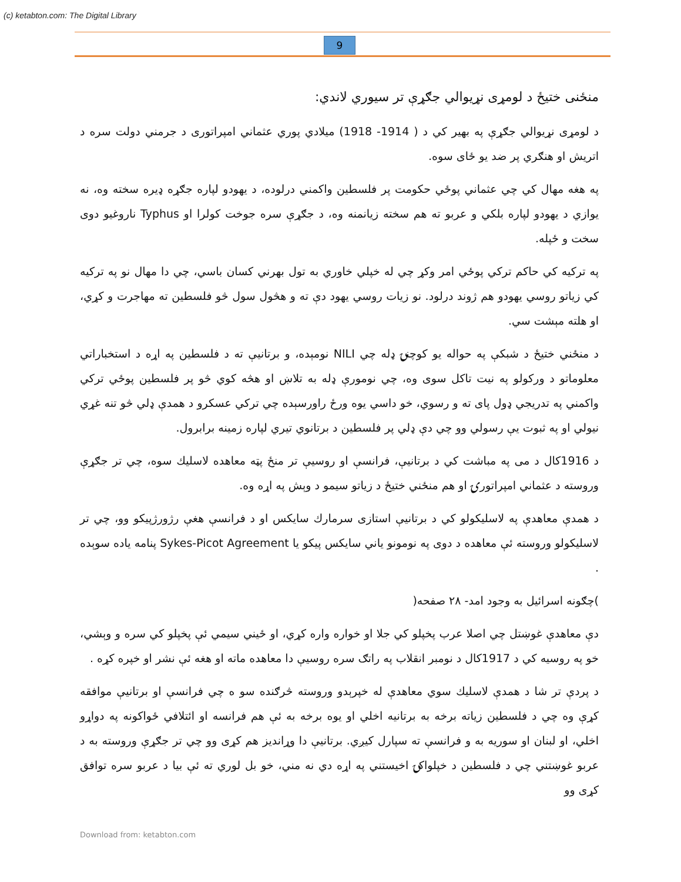(c) ketabton.com: The Digital Library
9
منځنی ختیځ د لومړی نړیوالي جګړې تر سیوري لاندي:
د لومړی نړیوالي جګړې په بهیر کي د ( 1914- 1918) میلادي پوري عثماني امپراتوری د جرمني دولت سره د اتریش او هنګري پر ضد یو ځای سوه.
په هغه مهال کي چي عثماني پوځي حکومت پر فلسطین واکمني درلوده، د یهودو لپاره جګړه ډیره سخته وه، نه یوازي د یهودو لپاره بلکي و عربو ته هم سخته زیانمنه وه، د جګړې سره جوخت کولرا او Typhus ناروغیو دوی سخت و ځپله.
په ترکیه کي حاکم ترکي پوځي امر وکړ چي له خپلي خاوري به تول بهرني کسان باسي، چي دا مهال نو په ترکیه کي زیاتو روسي یهودو هم ژوند درلود. نو زیات روسي یهود دې ته و هڅول سول څو فلسطین ته مهاجرت و کړي، او هلته مېشت سي.
د منځني ختیځ د شبکې په حواله یو کوچنۍ ډله چي NILI نومېده، و برتانیې ته د فلسطین په اړه د استخباراتي معلوماتو د ورکولو په نیت تاکل سوی وه، چي نومورې ډله به تلاښ او هڅه کوي څو پر فلسطین پوځي ترکي واکمني په تدریجي ډول پای ته و رسوي، خو داسي یوه ورځ راورسېده چي ترکي عسکرو د همدې ډلي څو تنه غړي نیولي او په ثبوت یې رسولي وو چي دې ډلي پر فلسطین د برتانوي تیري لپاره زمینه برابرول.
د 1916کال د می په مباشت کي د برتانیې، فرانسې او روسیې تر منځ پټه معاهده لاسلیك سوه، چي تر جګړې وروسته د عثماني امپراتورۍ او هم منځني ختیځ د زیاتو سیمو د وېش په اړه وه.
د همدې معاهدې په لاسلیکولو کي د برتانیې استازی سرمارك سایکس او د فرانسې هغې رژورژپیکو وو، چي تر لاسلیکولو وروسته ئې معاهده د دوی په نومونو یاني سایکس پیکو یا Sykes-Picot Agreement پنامه یاده سوېده .
)چګونه اسرائیل به وجود امد- ۲۸ صفحه(
دې معاهدې غوښتل چي اصلا عرب پخپلو کي جلا او خواره واره کړي، او ځیني سیمي ئې پخپلو کي سره و وېشي، خو په روسیه کي د 1917کال د نومبر انقلاب په راتګ سره روسیې دا معاهده ماته او هغه ئې نشر او خپره کړه .
د پردې تر شا د همدې لاسلیك سوي معاهدې له خپرېدو وروسته څرګنده سو ه چي فرانسې او برتانیې موافقه کړې وه چي د فلسطین زیاته برخه به برتانیه اخلي او یوه برخه به ئې هم فرانسه او ائتلافي ځواکونه په دواړو اخلي، او لبنان او سوریه به و فرانسې ته سپارل کیږي. برتانیې دا وړاندیز هم کړی وو چي تر جګړې وروسته به د عربو غوښتني چي د فلسطین د خپلواکۍ اخیستني په اړه دي نه مني، خو بل لوري ته ئې بیا د عربو سره توافق کړی وو
Download from: ketabton.com